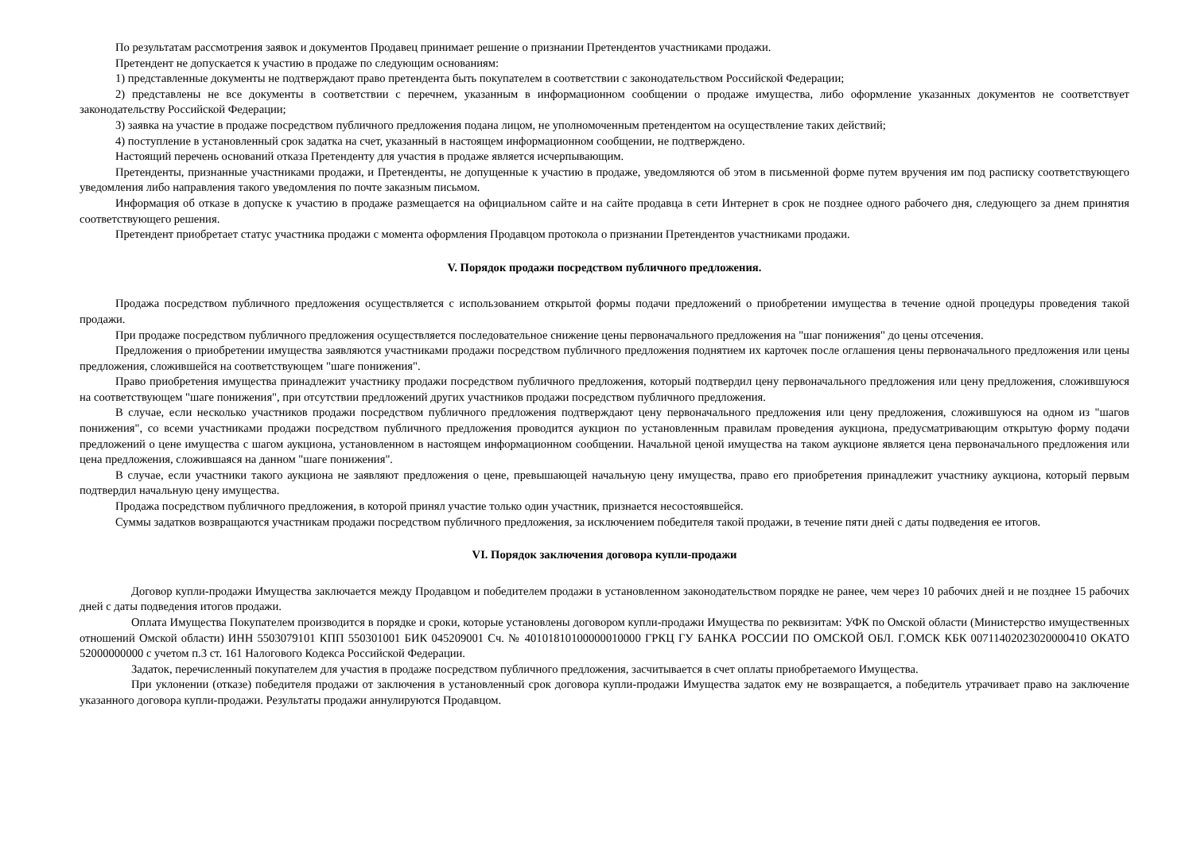По результатам рассмотрения заявок и документов Продавец принимает решение о признании Претендентов участниками продажи.
Претендент не допускается к участию в продаже по следующим основаниям:
1) представленные документы не подтверждают право претендента быть покупателем в соответствии с законодательством Российской Федерации;
2) представлены не все документы в соответствии с перечнем, указанным в информационном сообщении о продаже имущества, либо оформление указанных документов не соответствует законодательству Российской Федерации;
3) заявка на участие в продаже посредством публичного предложения подана лицом, не уполномоченным претендентом на осуществление таких действий;
4) поступление в установленный срок задатка на счет, указанный в настоящем информационном сообщении, не подтверждено.
Настоящий перечень оснований отказа Претенденту для участия в продаже является исчерпывающим.
Претенденты, признанные участниками продажи, и Претенденты, не допущенные к участию в продаже, уведомляются об этом в письменной форме путем вручения им под расписку соответствующего уведомления либо направления такого уведомления по почте заказным письмом.
Информация об отказе в допуске к участию в продаже размещается на официальном сайте и на сайте продавца в сети Интернет в срок не позднее одного рабочего дня, следующего за днем принятия соответствующего решения.
Претендент приобретает статус участника продажи с момента оформления Продавцом протокола о признании Претендентов участниками продажи.
V. Порядок продажи посредством публичного предложения.
Продажа посредством публичного предложения осуществляется с использованием открытой формы подачи предложений о приобретении имущества в течение одной процедуры проведения такой продажи.
При продаже посредством публичного предложения осуществляется последовательное снижение цены первоначального предложения на "шаг понижения" до цены отсечения.
Предложения о приобретении имущества заявляются участниками продажи посредством публичного предложения поднятием их карточек после оглашения цены первоначального предложения или цены предложения, сложившейся на соответствующем "шаге понижения".
Право приобретения имущества принадлежит участнику продажи посредством публичного предложения, который подтвердил цену первоначального предложения или цену предложения, сложившуюся на соответствующем "шаге понижения", при отсутствии предложений других участников продажи посредством публичного предложения.
В случае, если несколько участников продажи посредством публичного предложения подтверждают цену первоначального предложения или цену предложения, сложившуюся на одном из "шагов понижения", со всеми участниками продажи посредством публичного предложения проводится аукцион по установленным правилам проведения аукциона, предусматривающим открытую форму подачи предложений о цене имущества с шагом аукциона, установленном в настоящем информационном сообщении. Начальной ценой имущества на таком аукционе является цена первоначального предложения или цена предложения, сложившаяся на данном "шаге понижения".
В случае, если участники такого аукциона не заявляют предложения о цене, превышающей начальную цену имущества, право его приобретения принадлежит участнику аукциона, который первым подтвердил начальную цену имущества.
Продажа посредством публичного предложения, в которой принял участие только один участник, признается несостоявшейся.
Суммы задатков возвращаются участникам продажи посредством публичного предложения, за исключением победителя такой продажи, в течение пяти дней с даты подведения ее итогов.
VI. Порядок заключения договора купли-продажи
Договор купли-продажи Имущества заключается между Продавцом и победителем продажи в установленном законодательством порядке не ранее, чем через 10 рабочих дней и не позднее 15 рабочих дней с даты подведения итогов продажи.
Оплата Имущества Покупателем производится в порядке и сроки, которые установлены договором купли-продажи Имущества по реквизитам: УФК по Омской области (Министерство имущественных отношений Омской области) ИНН 5503079101 КПП 550301001 БИК 045209001 Сч. № 40101810100000010000 ГРКЦ ГУ БАНКА РОССИИ ПО ОМСКОЙ ОБЛ. Г.ОМСК КБК 00711402023020000410 ОКАТО 52000000000 с учетом п.3 ст. 161 Налогового Кодекса Российской Федерации.
Задаток, перечисленный покупателем для участия в продаже посредством публичного предложения, засчитывается в счет оплаты приобретаемого Имущества.
При уклонении (отказе) победителя продажи от заключения в установленный срок договора купли-продажи Имущества задаток ему не возвращается, а победитель утрачивает право на заключение указанного договора купли-продажи. Результаты продажи аннулируются Продавцом.